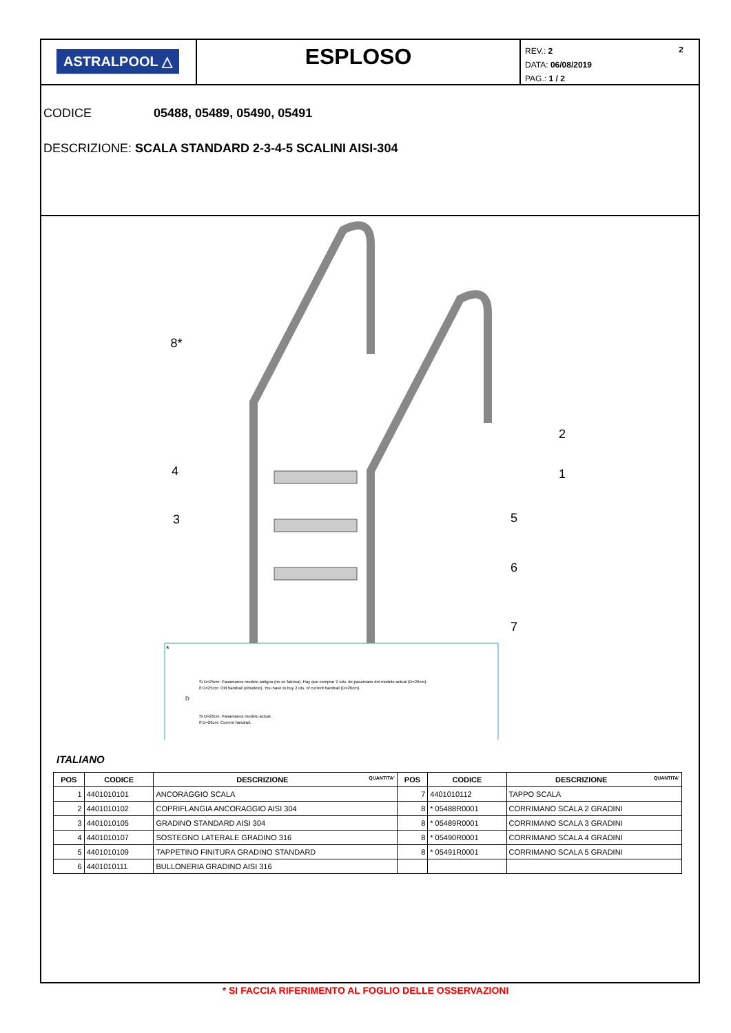ASTRALPOOL △
ESPLOSO
2 REV.: 2
DATA: 06/08/2019
PAG.: 1 / 2
CODICE 05488, 05489, 05490, 05491
DESCRIZIONE: SCALA STANDARD 2-3-4-5 SCALINI AISI-304
8*
2
1
4
5
3
6
7
*
Si D=25cm: Pasamanos modelo antiguo (no se fabrica). Hay que comprar 2 uds. de pasamano del modelo actual (D=26cm).
If D=25cm: Old handrail (obsolete). You have to buy 2 uts. of current handrail (D=26cm).
Si D=26cm: Pasamanos modelo actual.
If D=26cm: Current handrail.
D
ITALIANO
| POS | CODICE | DESCRIZIONE QUANTITA' | POS | CODICE | DESCRIZIONE QUANTITA' |
| --- | --- | --- | --- | --- | --- |
| 1 | 4401010101 | ANCORAGGIO SCALA | 7 | 4401010112 | TAPPO SCALA |
| 2 | 4401010102 | COPRIFLANGIA ANCORAGGIO AISI 304 | 8 | * 05488R0001 | CORRIMANO SCALA 2 GRADINI |
| 3 | 4401010105 | GRADINO STANDARD AISI 304 | 8 | * 05489R0001 | CORRIMANO SCALA 3 GRADINI |
| 4 | 4401010107 | SOSTEGNO LATERALE GRADINO 316 | 8 | * 05490R0001 | CORRIMANO SCALA 4 GRADINI |
| 5 | 4401010109 | TAPPETINO FINITURA GRADINO STANDARD | 8 | * 05491R0001 | CORRIMANO SCALA 5 GRADINI |
| 6 | 4401010111 | BULLONERIA GRADINO AISI 316 | | | |
* SI FACCIA RIFERIMENTO AL FOGLIO DELLE OSSERVAZIONI